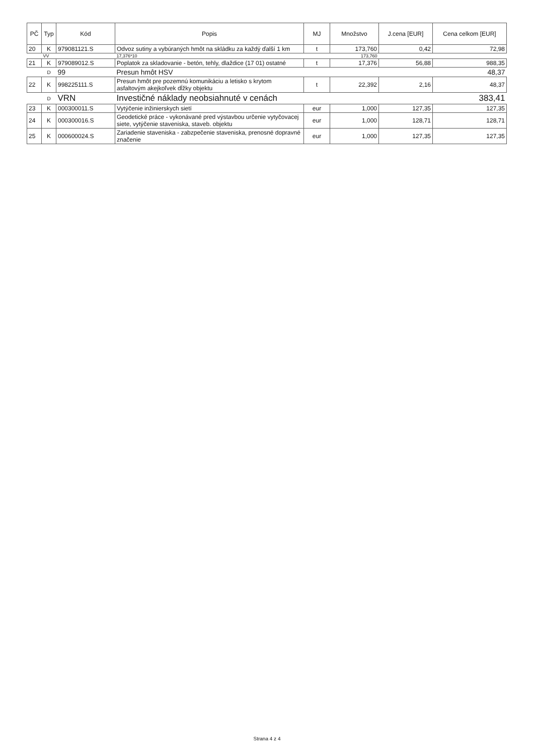| PČ | Typ | Kód | Popis | MJ | Množstvo | J.cena [EUR] | Cena celkom [EUR] |
| --- | --- | --- | --- | --- | --- | --- | --- |
| 20 | K | 979081121.S | Odvoz sutiny a vybúraných hmôt na skládku za každý ďalší 1 km | t | 173,760 | 0,42 | 72,98 |
| | VV | | 17,376*10 | | 173,760 | | |
| 21 | K | 979089012.S | Poplatok za skladovanie - betón, tehly, dlaždice (17 01) ostatné | t | 17,376 | 56,88 | 988,35 |
| | D | 99 | Presun hmôt HSV | | | | 48,37 |
| 22 | K | 998225111.S | Presun hmôt pre pozemnú komunikáciu a letisko s krytom asfaltovým akejkoľvek dĺžky objektu | t | 22,392 | 2,16 | 48,37 |
| | D | VRN | Investičné náklady neobsiahnuté v cenách | | | | 383,41 |
| 23 | K | 000300011.S | Vytýčenie inžinierskych sietí | eur | 1,000 | 127,35 | 127,35 |
| 24 | K | 000300016.S | Geodetické práce - vykonávané pred výstavbou určenie vytyčovacej siete, vytýčenie staveniska, staveb. objektu | eur | 1,000 | 128,71 | 128,71 |
| 25 | K | 000600024.S | Zariadenie staveniska - zabzpečenie staveniska, prenosné dopravné značenie | eur | 1,000 | 127,35 | 127,35 |
Strana 4 z 4